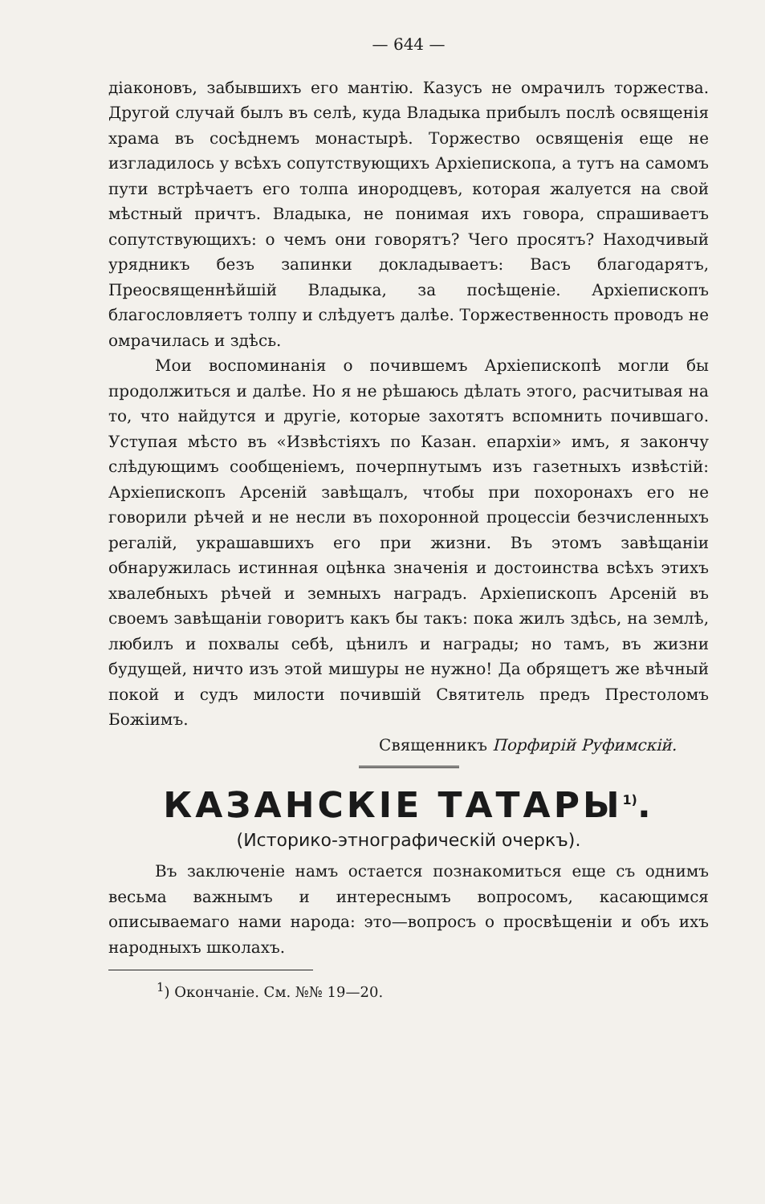— 644 —
діаконовъ, забывшихъ его мантію. Казусъ не омрачилъ торжества. Другой случай былъ въ селѣ, куда Владыка прибылъ послѣ освященія храма въ сосѣднемъ монастырѣ. Торжество освященія еще не изгладилось у всѣхъ сопутствующихъ Архіепископа, а тутъ на самомъ пути встрѣчаетъ его толпа инородцевъ, которая жалуется на свой мѣстный причтъ. Владыка, не понимая ихъ говора, спрашиваетъ сопутствующихъ: о чемъ они говорятъ? Чего просятъ? Находчивый урядникъ безъ запинки докладываетъ: Васъ благодарятъ, Преосвященнѣйшій Владыка, за посѣщеніе. Архіепископъ благословляетъ толпу и слѣдуетъ далѣе. Торжественность проводъ не омрачилась и здѣсь.
Мои воспоминанія о почившемъ Архіепископѣ могли бы продолжиться и далѣе. Но я не рѣшаюсь дѣлать этого, расчитывая на то, что найдутся и другіе, которые захотятъ вспомнить почившаго. Уступая мѣсто въ «Извѣстіяхъ по Казан. епархіи» имъ, я закончу слѣдующимъ сообщеніемъ, почерпнутымъ изъ газетныхъ извѣстій: Архіепископъ Арсеній завѣщалъ, чтобы при похоронахъ его не говорили рѣчей и не несли въ похоронной процессіи безчисленныхъ регалій, украшавшихъ его при жизни. Въ этомъ завѣщаніи обнаружилась истинная оцѣнка значенія и достоинства всѣхъ этихъ хвалебныхъ рѣчей и земныхъ наградъ. Архіепископъ Арсеній въ своемъ завѣщаніи говоритъ какъ бы такъ: пока жилъ здѣсь, на землѣ, любилъ и похвалы себѣ, цѣнилъ и награды; но тамъ, въ жизни будущей, ничто изъ этой мишуры не нужно! Да обрящетъ же вѣчный покой и судъ милости почившій Святитель предъ Престоломъ Божіимъ.
Священникъ Порфирій Руфимскій.
КАЗАНСКІЕ ТАТАРЫ<sup>1)</sup>.
(Историко-этнографическій очеркъ).
Въ заключеніе намъ остается познакомиться еще съ однимъ весьма важнымъ и интереснымъ вопросомъ, касающимся описываемаго нами народа: это—вопросъ о просвѣщеніи и объ ихъ народныхъ школахъ.
<sup>1</sup>) Окончаніе. См. №№ 19—20.